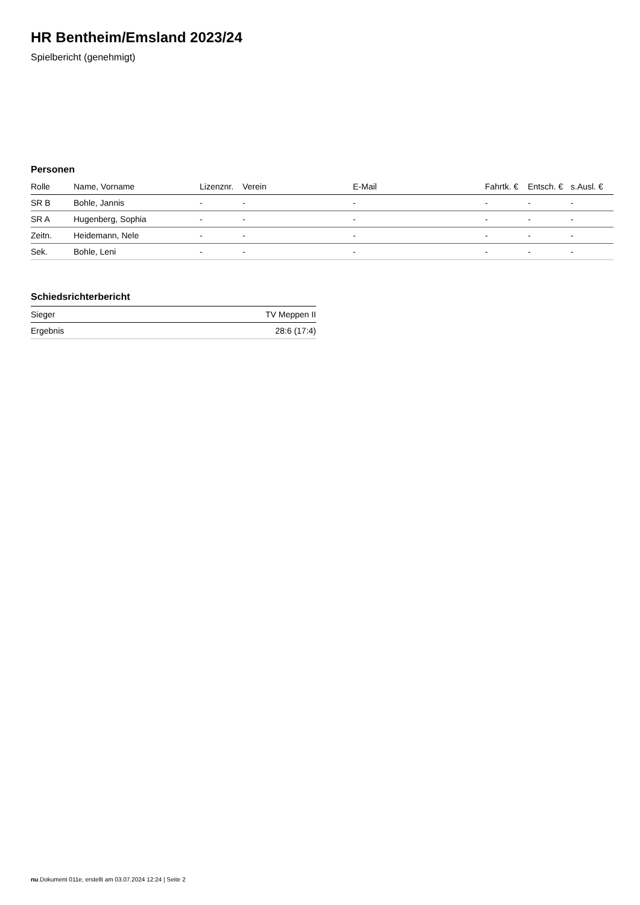HR Bentheim/Emsland 2023/24
Spielbericht (genehmigt)
Personen
| Rolle | Name, Vorname | Lizenznr. | Verein | E-Mail | Fahrtk. € | Entsch. € | s.Ausl. € |
| --- | --- | --- | --- | --- | --- | --- | --- |
| SR B | Bohle, Jannis | - | - | - | - | - | - |
| SR A | Hugenberg, Sophia | - | - | - | - | - | - |
| Zeitn. | Heidemann, Nele | - | - | - | - | - | - |
| Sek. | Bohle, Leni | - | - | - | - | - | - |
Schiedsrichterbericht
| Sieger | TV Meppen II |
| Ergebnis | 28:6 (17:4) |
nu.Dokument 011e, erstellt am 03.07.2024 12:24 | Seite 2